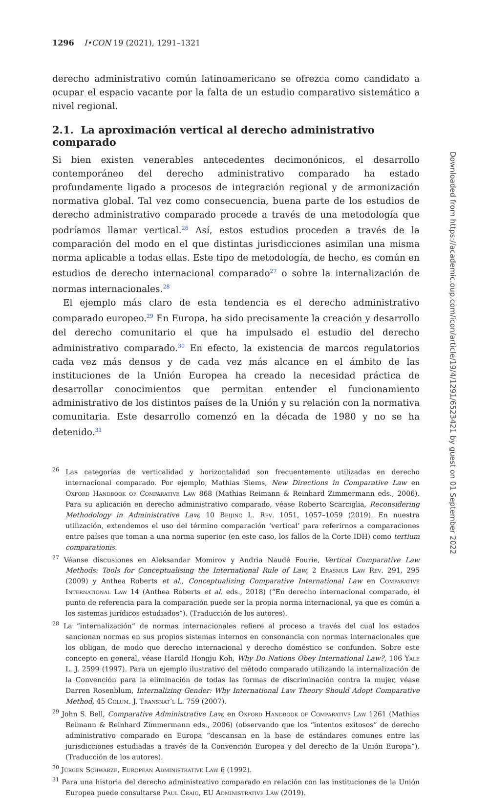1296 I•CON 19 (2021), 1291–1321
derecho administrativo común latinoamericano se ofrezca como candidato a ocupar el espacio vacante por la falta de un estudio comparativo sistemático a nivel regional.
2.1. La aproximación vertical al derecho administrativo comparado
Si bien existen venerables antecedentes decimonónicos, el desarrollo contemporáneo del derecho administrativo comparado ha estado profundamente ligado a procesos de integración regional y de armonización normativa global. Tal vez como consecuencia, buena parte de los estudios de derecho administrativo comparado procede a través de una metodología que podríamos llamar vertical.<sup>26</sup> Así, estos estudios proceden a través de la comparación del modo en el que distintas jurisdicciones asimilan una misma norma aplicable a todas ellas. Este tipo de metodología, de hecho, es común en estudios de derecho internacional comparado<sup>27</sup> o sobre la internalización de normas internacionales.<sup>28</sup>
El ejemplo más claro de esta tendencia es el derecho administrativo comparado europeo.<sup>29</sup> En Europa, ha sido precisamente la creación y desarrollo del derecho comunitario el que ha impulsado el estudio del derecho administrativo comparado.<sup>30</sup> En efecto, la existencia de marcos regulatorios cada vez más densos y de cada vez más alcance en el ámbito de las instituciones de la Unión Europea ha creado la necesidad práctica de desarrollar conocimientos que permitan entender el funcionamiento administrativo de los distintos países de la Unión y su relación con la normativa comunitaria. Este desarrollo comenzó en la década de 1980 y no se ha detenido.<sup>31</sup>
<sup>26</sup> Las categorías de verticalidad y horizontalidad son frecuentemente utilizadas en derecho internacional comparado. Por ejemplo, Mathias Siems, New Directions in Comparative Law en Oxford Handbook of Comparative Law 868 (Mathias Reimann & Reinhard Zimmermann eds., 2006). Para su aplicación en derecho administrativo comparado, véase Roberto Scarciglia, Reconsidering Methodology in Administrative Law, 10 Beijing L. Rev. 1051, 1057–1059 (2019). En nuestra utilización, extendemos el uso del término comparación ‘vertical’ para referirnos a comparaciones entre países que toman a una norma superior (en este caso, los fallos de la Corte IDH) como tertium comparationis.
<sup>27</sup> Véanse discusiones en Aleksandar Momirov y Andria Naudé Fourie, Vertical Comparative Law Methods: Tools for Conceptualising the International Rule of Law, 2 Erasmus Law Rev. 291, 295 (2009) y Anthea Roberts et al., Conceptualizing Comparative International Law en Comparative International Law 14 (Anthea Roberts et al. eds., 2018) (“En derecho internacional comparado, el punto de referencia para la comparación puede ser la propia norma internacional, ya que es común a los sistemas jurídicos estudiados”). (Traducción de los autores).
<sup>28</sup> La “internalización” de normas internacionales refiere al proceso a través del cual los estados sancionan normas en sus propios sistemas internos en consonancia con normas internacionales que los obligan, de modo que derecho internacional y derecho doméstico se confunden. Sobre este concepto en general, véase Harold Hongju Koh, Why Do Nations Obey International Law?, 106 Yale L. J. 2599 (1997). Para un ejemplo ilustrativo del método comparado utilizando la internalización de la Convención para la eliminación de todas las formas de discriminación contra la mujer, véase Darren Rosenblum, Internalizing Gender: Why International Law Theory Should Adopt Comparative Method, 45 Colum. J. Transnat’l L. 759 (2007).
<sup>29</sup> John S. Bell, Comparative Administrative Law, en Oxford Handbook of Comparative Law 1261 (Mathias Reimann & Reinhard Zimmermann eds., 2006) (observando que los “intentos exitosos” de derecho administrativo comparado en Europa “descansan en la base de estándares comunes entre las jurisdicciones estudiadas a través de la Convención Europea y del derecho de la Unión Europa”). (Traducción de los autores).
<sup>30</sup> Jürgen Schwarze, European Administrative Law 6 (1992).
<sup>31</sup> Para una historia del derecho administrativo comparado en relación con las instituciones de la Unión Europea puede consultarse Paul Craig, EU Administrative Law (2019).
Downloaded from https://academic.oup.com/icon/article/19/4/1291/6523421 by guest on 01 September 2022